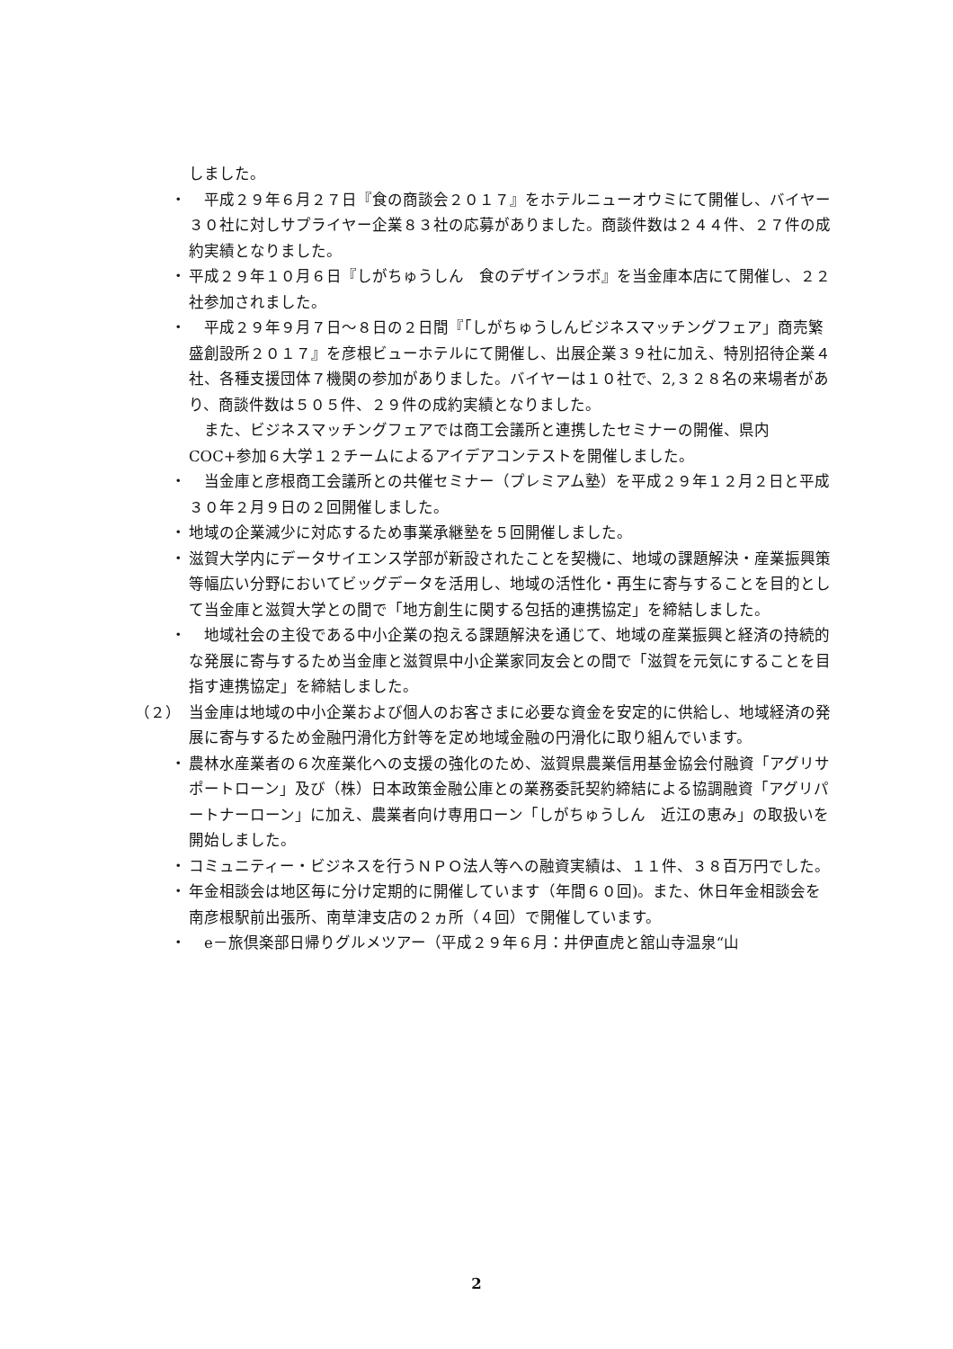しました。
・ 　平成２９年６月２７日『食の商談会２０１７』をホテルニューオウミにて開催し、バイヤー３０社に対しサプライヤー企業８３社の応募がありました。商談件数は２４４件、２７件の成約実績となりました。
・ 平成２９年１０月６日『しがちゅうしん　食のデザインラボ』を当金庫本店にて開催し、２２社参加されました。
・ 　平成２９年９月７日～８日の２日間『「しがちゅうしんビジネスマッチングフェア」商売繁盛創設所２０１７』を彦根ビューホテルにて開催し、出展企業３９社に加え、特別招待企業４社、各種支援団体７機関の参加がありました。バイヤーは１０社で、2,３２８名の来場者があり、商談件数は５０５件、２９件の成約実績となりました。
　また、ビジネスマッチングフェアでは商工会議所と連携したセミナーの開催、県内 COC+参加６大学１２チームによるアイデアコンテストを開催しました。
・ 　当金庫と彦根商工会議所との共催セミナー（プレミアム塾）を平成２９年１２月２日と平成３０年２月９日の２回開催しました。
・ 地域の企業減少に対応するため事業承継塾を５回開催しました。
・ 滋賀大学内にデータサイエンス学部が新設されたことを契機に、地域の課題解決・産業振興策等幅広い分野においてビッグデータを活用し、地域の活性化・再生に寄与することを目的として当金庫と滋賀大学との間で「地方創生に関する包括的連携協定」を締結しました。
・ 　地域社会の主役である中小企業の抱える課題解決を通じて、地域の産業振興と経済の持続的な発展に寄与するため当金庫と滋賀県中小企業家同友会との間で「滋賀を元気にすることを目指す連携協定」を締結しました。
（２） 当金庫は地域の中小企業および個人のお客さまに必要な資金を安定的に供給し、地域経済の発展に寄与するため金融円滑化方針等を定め地域金融の円滑化に取り組んでいます。
・ 農林水産業者の６次産業化への支援の強化のため、滋賀県農業信用基金協会付融資「アグリサポートローン」及び（株）日本政策金融公庫との業務委託契約締結による協調融資「アグリパートナーローン」に加え、農業者向け専用ローン「しがちゅうしん　近江の恵み」の取扱いを開始しました。
・ コミュニティー・ビジネスを行うＮＰＯ法人等への融資実績は、１１件、３８百万円でした。
・ 年金相談会は地区毎に分け定期的に開催しています（年間６０回)。また、休日年金相談会を南彦根駅前出張所、南草津支店の２ヵ所（４回）で開催しています。
・ 　e－旅倶楽部日帰りグルメツアー（平成２９年６月：井伊直虎と舘山寺温泉“山
2